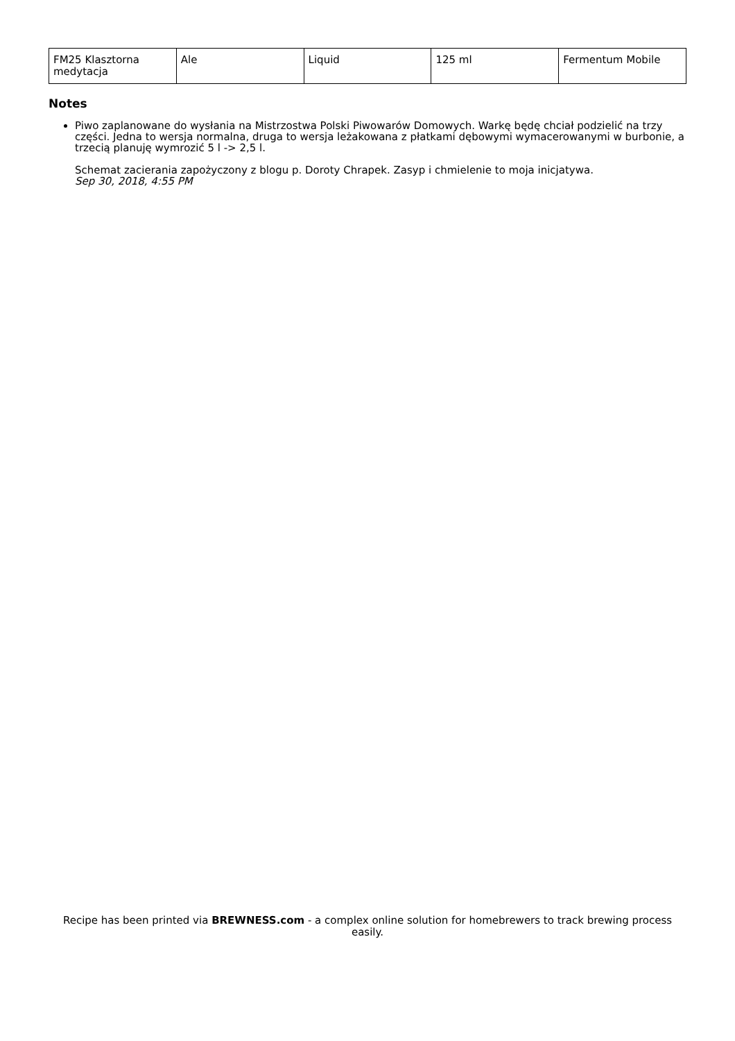| FM25 Klasztorna medytacja | Ale | Liquid | 125 ml | Fermentum Mobile |
Notes
Piwo zaplanowane do wysłania na Mistrzostwa Polski Piwowarów Domowych. Warkę będę chciał podzielić na trzy części. Jedna to wersja normalna, druga to wersja leżakowana z płatkami dębowymi wymacerowanymi w burbonie, a trzecią planuję wymrozić 5 l -> 2,5 l.
Schemat zacierania zapożyczony z blogu p. Doroty Chrapek. Zasyp i chmielenie to moja inicjatywa.
Sep 30, 2018, 4:55 PM
Recipe has been printed via BREWNESS.com - a complex online solution for homebrewers to track brewing process easily.